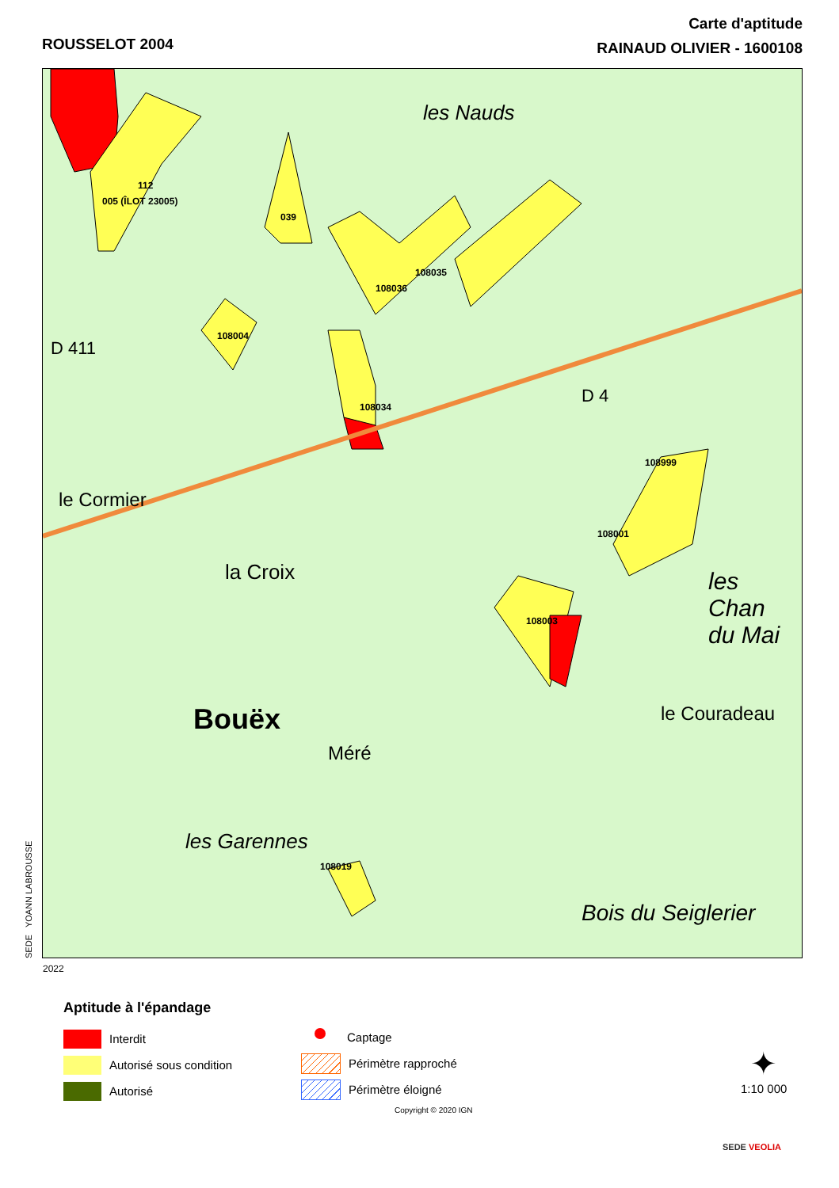ROUSSELOT 2004
Carte d'aptitude
RAINAUD OLIVIER - 1600108
112
005 (ÎLOT 23005)
039
108035
108036
108004
108034
108999
108001
108003
108019
les Nauds
le Cormier
la Croix
Bouëx
Méré
les Garennes
Bois du Seiglerier
le Couradeau
les Chan
du Mai
D 4
D 411
SEDE YOANN LABROUSSE 2022
Aptitude à l'épandage
Interdit
Autorisé sous condition
Autorisé
Captage
Périmètre rapproché
Périmètre éloigné
✦
1:10 000
Copyright © 2020 IGN
SEDE VEOLIA